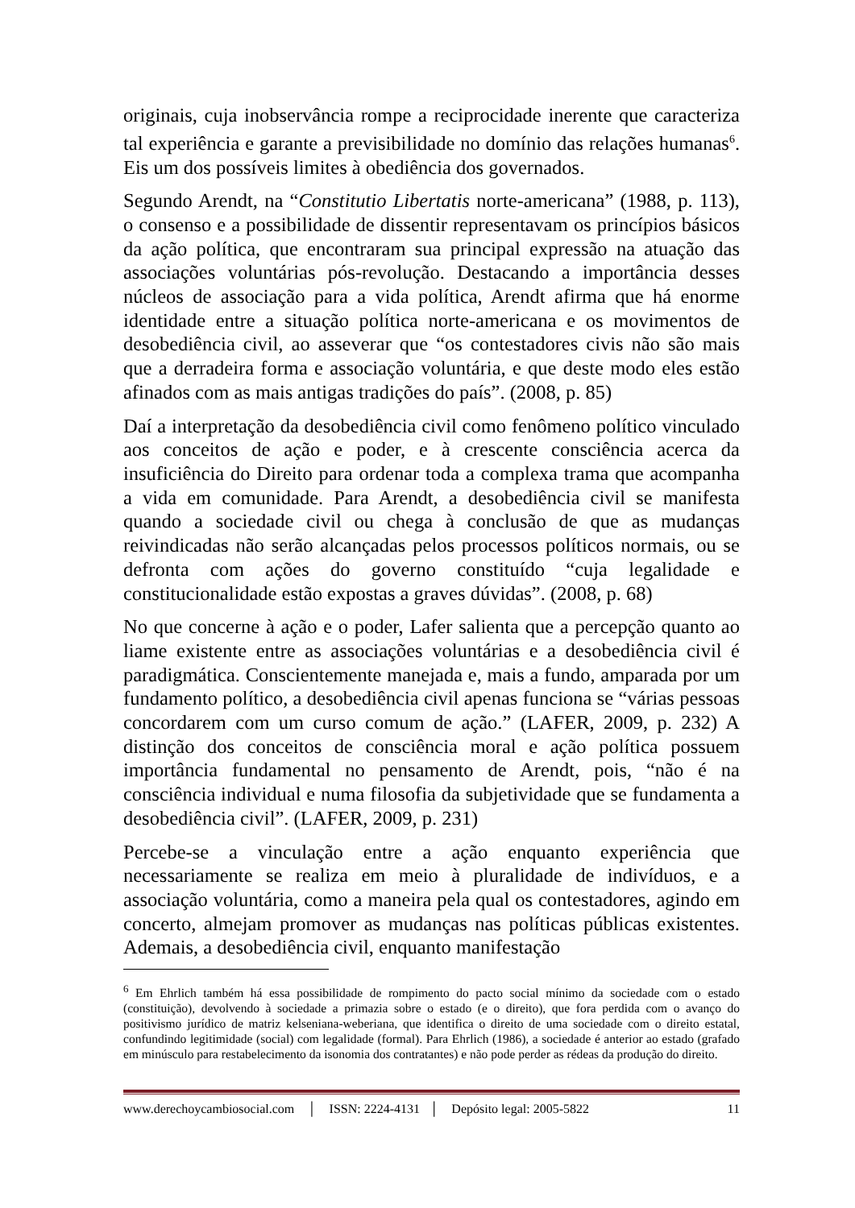originais, cuja inobservância rompe a reciprocidade inerente que caracteriza tal experiência e garante a previsibilidade no domínio das relações humanas<sup>6</sup>. Eis um dos possíveis limites à obediência dos governados.
Segundo Arendt, na “Constitutio Libertatis norte-americana” (1988, p. 113), o consenso e a possibilidade de dissentir representavam os princípios básicos da ação política, que encontraram sua principal expressão na atuação das associações voluntárias pós-revolução. Destacando a importância desses núcleos de associação para a vida política, Arendt afirma que há enorme identidade entre a situação política norte-americana e os movimentos de desobediência civil, ao asseverar que “os contestadores civis não são mais que a derradeira forma e associação voluntária, e que deste modo eles estão afinados com as mais antigas tradições do país”. (2008, p. 85)
Daí a interpretação da desobediência civil como fenômeno político vinculado aos conceitos de ação e poder, e à crescente consciência acerca da insuficiência do Direito para ordenar toda a complexa trama que acompanha a vida em comunidade. Para Arendt, a desobediência civil se manifesta quando a sociedade civil ou chega à conclusão de que as mudanças reivindicadas não serão alcançadas pelos processos políticos normais, ou se defronta com ações do governo constituído “cuja legalidade e constitucionalidade estão expostas a graves dúvidas”. (2008, p. 68)
No que concerne à ação e o poder, Lafer salienta que a percepção quanto ao liame existente entre as associações voluntárias e a desobediência civil é paradigmática. Conscientemente manejada e, mais a fundo, amparada por um fundamento político, a desobediência civil apenas funciona se “várias pessoas concordarem com um curso comum de ação.” (LAFER, 2009, p. 232) A distinção dos conceitos de consciência moral e ação política possuem importância fundamental no pensamento de Arendt, pois, “não é na consciência individual e numa filosofia da subjetividade que se fundamenta a desobediência civil”. (LAFER, 2009, p. 231)
Percebe-se a vinculação entre a ação enquanto experiência que necessariamente se realiza em meio à pluralidade de indivíduos, e a associação voluntária, como a maneira pela qual os contestadores, agindo em concerto, almejam promover as mudanças nas políticas públicas existentes. Ademais, a desobediência civil, enquanto manifestação
<sup>6</sup> Em Ehrlich também há essa possibilidade de rompimento do pacto social mínimo da sociedade com o estado (constituição), devolvendo à sociedade a primazia sobre o estado (e o direito), que fora perdida com o avanço do positivismo jurídico de matriz kelseniana-weberiana, que identifica o direito de uma sociedade com o direito estatal, confundindo legitimidade (social) com legalidade (formal). Para Ehrlich (1986), a sociedade é anterior ao estado (grafado em minúsculo para restabelecimento da isonomia dos contratantes) e não pode perder as rédeas da produção do direito.
www.derechoycambiosocial.com │ ISSN: 2224-4131 │ Depósito legal: 2005-5822 11